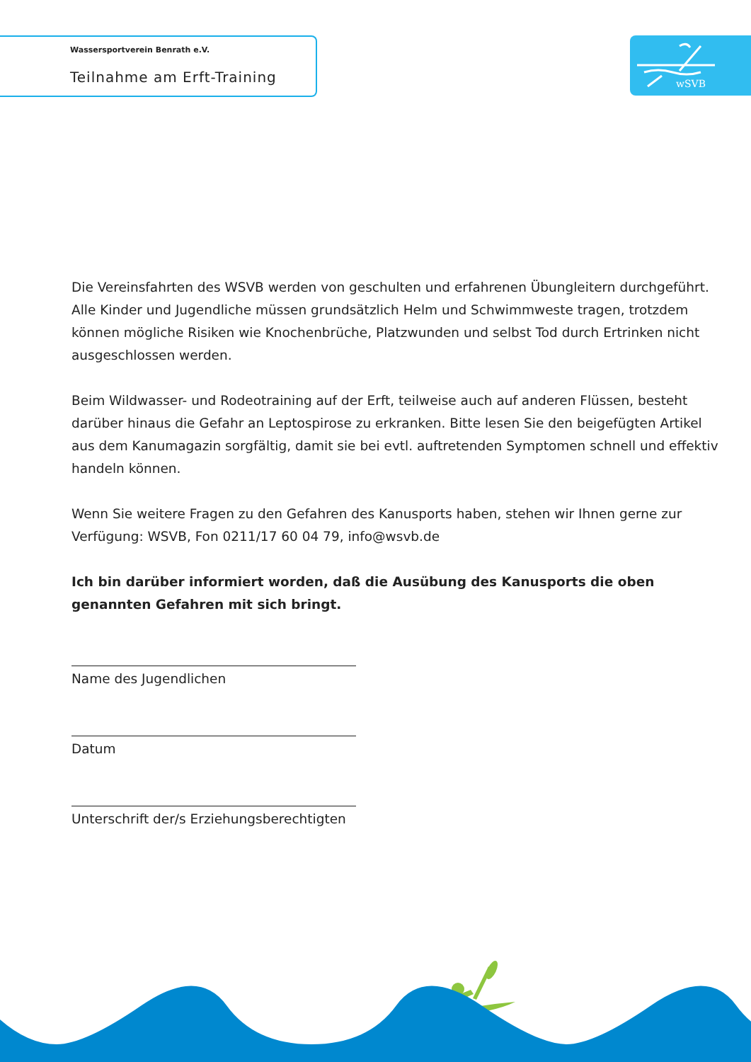Wassersportverein Benrath e.V.
Teilnahme am Erft-Training
wSVB
Die Vereinsfahrten des WSVB werden von geschulten und erfahrenen Übungleitern durchgeführt. Alle Kinder und Jugendliche müssen grundsätzlich Helm und Schwimmweste tragen, trotzdem können mögliche Risiken wie Knochenbrüche, Platzwunden und selbst Tod durch Ertrinken nicht ausgeschlossen werden.
Beim Wildwasser- und Rodeotraining auf der Erft, teilweise auch auf anderen Flüssen, besteht darüber hinaus die Gefahr an Leptospirose zu erkranken. Bitte lesen Sie den beigefügten Artikel aus dem Kanumagazin sorgfältig, damit sie bei evtl. auftretenden Symptomen schnell und effek­tiv handeln können.
Wenn Sie weitere Fragen zu den Gefahren des Kanusports haben, stehen wir Ihnen gerne zur Verfügung: WSVB, Fon 0211/17 60 04 79, info@wsvb.de
Ich bin darüber informiert worden, daß die Ausübung des Kanusports die oben genannten Gefahren mit sich bringt.
Name des Jugendlichen
Datum
Unterschrift der/s Erziehungsberechtigten